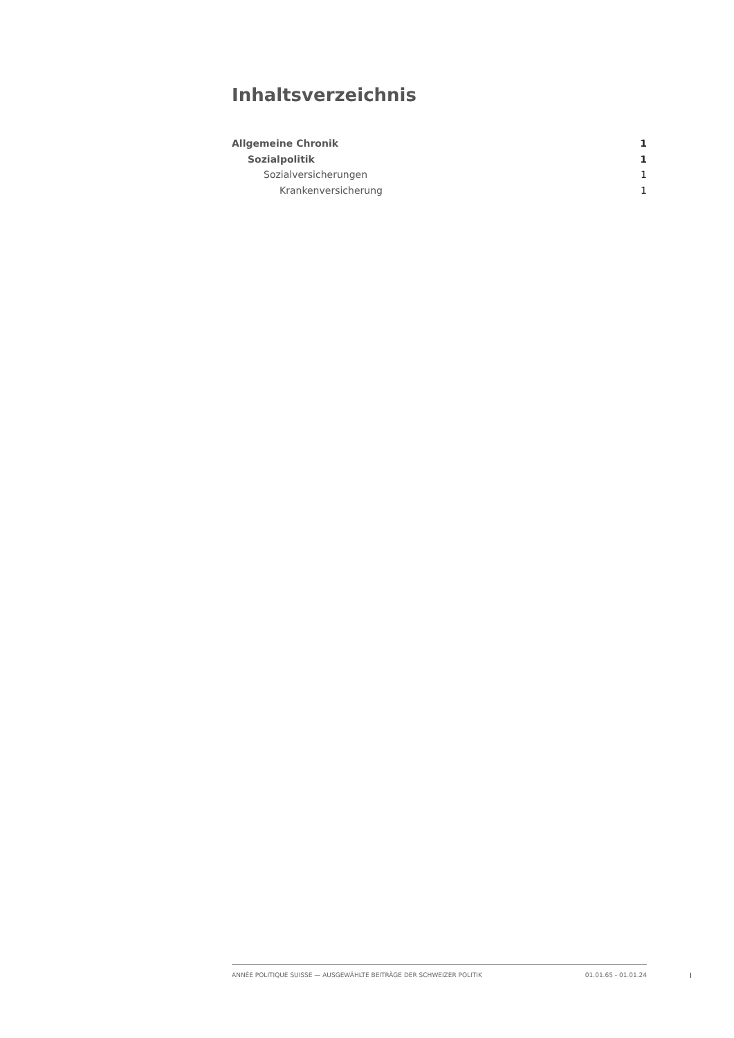Inhaltsverzeichnis
Allgemeine Chronik 1
Sozialpolitik 1
Sozialversicherungen 1
Krankenversicherung 1
ANNÉE POLITIQUE SUISSE — AUSGEWÄHLTE BEITRÄGE DER SCHWEIZER POLITIK 01.01.65 - 01.01.24
I